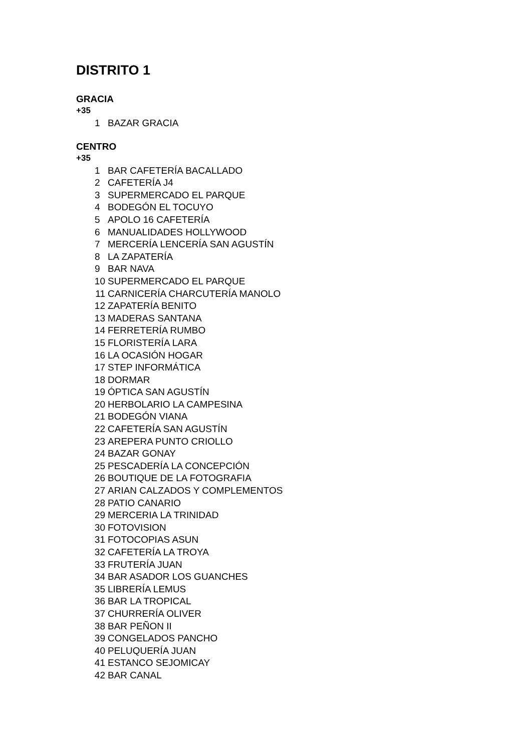DISTRITO 1
GRACIA
+35
1 BAZAR GRACIA
CENTRO
+35
1 BAR CAFETERÍA BACALLADO
2 CAFETERÍA J4
3 SUPERMERCADO EL PARQUE
4 BODEGÓN EL TOCUYO
5 APOLO 16 CAFETERÍA
6 MANUALIDADES HOLLYWOOD
7 MERCERÍA LENCERÍA SAN AGUSTÍN
8 LA ZAPATERÍA
9 BAR NAVA
10 SUPERMERCADO EL PARQUE
11 CARNICERÍA CHARCUTERÍA MANOLO
12 ZAPATERÍA BENITO
13 MADERAS SANTANA
14 FERRETERÍA RUMBO
15 FLORISTERÍA LARA
16 LA OCASIÓN HOGAR
17 STEP INFORMÁTICA
18 DORMAR
19 ÓPTICA SAN AGUSTÍN
20 HERBOLARIO LA CAMPESINA
21 BODEGÓN VIANA
22 CAFETERÍA SAN AGUSTÍN
23 AREPERA PUNTO CRIOLLO
24 BAZAR GONAY
25 PESCADERÍA LA CONCEPCIÓN
26 BOUTIQUE DE LA FOTOGRAFIA
27 ARIAN CALZADOS Y COMPLEMENTOS
28 PATIO CANARIO
29 MERCERIA LA TRINIDAD
30 FOTOVISION
31 FOTOCOPIAS ASUN
32 CAFETERÍA LA TROYA
33 FRUTERÍA JUAN
34 BAR ASADOR LOS GUANCHES
35 LIBRERÍA LEMUS
36 BAR LA TROPICAL
37 CHURRERÍA OLIVER
38 BAR PEÑON II
39 CONGELADOS PANCHO
40 PELUQUERÍA JUAN
41 ESTANCO SEJOMICAY
42 BAR CANAL